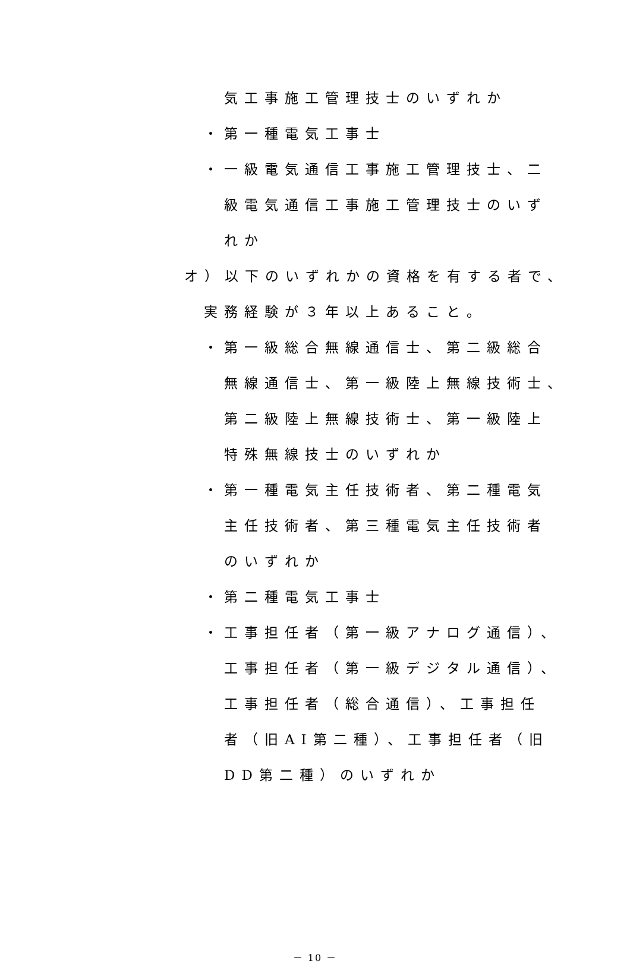気工事施工管理技士のいずれか
・第一種電気工事士
・一級電気通信工事施工管理技士、二
級電気通信工事施工管理技士のいず
れか
オ）以下のいずれかの資格を有する者で、
実務経験が３年以上あること。
・第一級総合無線通信士、第二級総合
無線通信士、第一級陸上無線技術士、
第二級陸上無線技術士、第一級陸上
特殊無線技士のいずれか
・第一種電気主任技術者、第二種電気
主任技術者、第三種電気主任技術者
のいずれか
・第二種電気工事士
・工事担任者（第一級アナログ通信）、
工事担任者（第一級デジタル通信）、
工事担任者（総合通信）、工事担任
者（旧AI第二種）、工事担任者（旧
DD第二種）のいずれか
－ 10 －